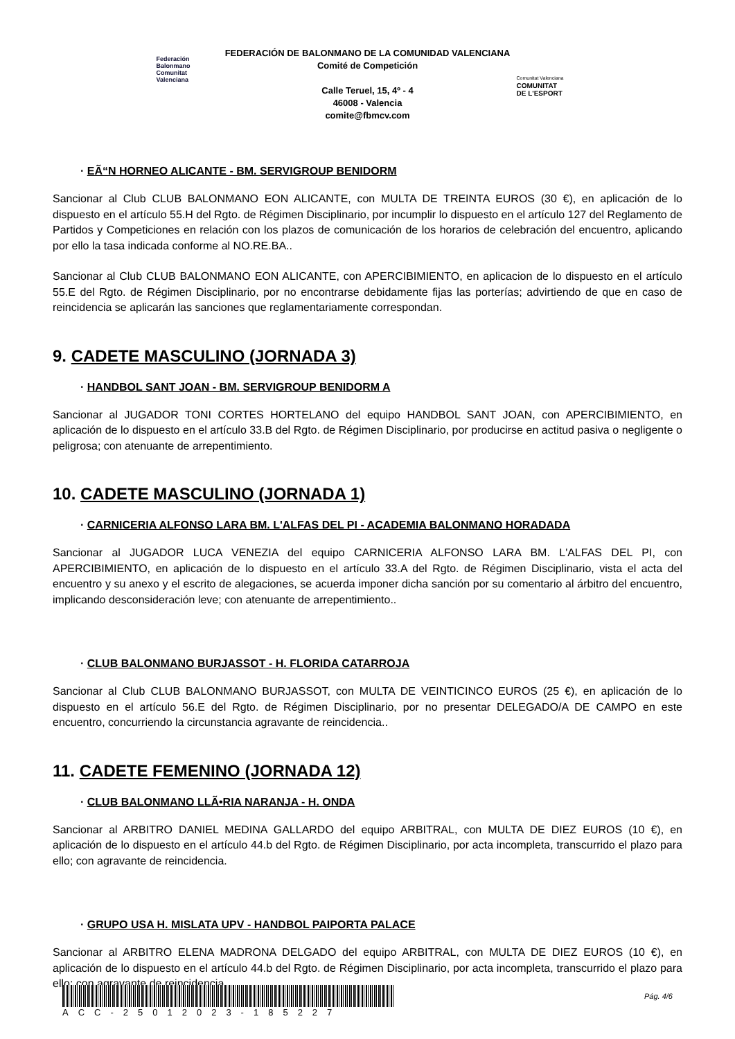Federación Balonmano Comunitat Valenciana
FEDERACIÓN DE BALONMANO DE LA COMUNIDAD VALENCIANA
Comité de Competición
Calle Teruel, 15, 4º - 4
46008 - Valencia
comite@fbmcv.com
Comunitat Valenciana
COMUNITAT
DE L'ESPORT
· EÃ“N HORNEO ALICANTE - BM. SERVIGROUP BENIDORM
Sancionar al Club CLUB BALONMANO EON ALICANTE, con MULTA DE TREINTA EUROS (30 €), en aplicación de lo dispuesto en el artículo 55.H del Rgto. de Régimen Disciplinario, por incumplir lo dispuesto en el artículo 127 del Reglamento de Partidos y Competiciones en relación con los plazos de comunicación de los horarios de celebración del encuentro, aplicando por ello la tasa indicada conforme al NO.RE.BA..
Sancionar al Club CLUB BALONMANO EON ALICANTE, con APERCIBIMIENTO, en aplicacion de lo dispuesto en el artículo 55.E del Rgto. de Régimen Disciplinario, por no encontrarse debidamente fijas las porterías; advirtiendo de que en caso de reincidencia se aplicarán las sanciones que reglamentariamente correspondan.
9. CADETE MASCULINO (JORNADA 3)
· HANDBOL SANT JOAN - BM. SERVIGROUP BENIDORM A
Sancionar al JUGADOR TONI CORTES HORTELANO del equipo HANDBOL SANT JOAN, con APERCIBIMIENTO, en aplicación de lo dispuesto en el artículo 33.B del Rgto. de Régimen Disciplinario, por producirse en actitud pasiva o negligente o peligrosa; con atenuante de arrepentimiento.
10. CADETE MASCULINO (JORNADA 1)
· CARNICERIA ALFONSO LARA BM. L'ALFAS DEL PI - ACADEMIA BALONMANO HORADADA
Sancionar al JUGADOR LUCA VENEZIA del equipo CARNICERIA ALFONSO LARA BM. L'ALFAS DEL PI, con APERCIBIMIENTO, en aplicación de lo dispuesto en el artículo 33.A del Rgto. de Régimen Disciplinario, vista el acta del encuentro y su anexo y el escrito de alegaciones, se acuerda imponer dicha sanción por su comentario al árbitro del encuentro, implicando desconsideración leve; con atenuante de arrepentimiento..
· CLUB BALONMANO BURJASSOT - H. FLORIDA CATARROJA
Sancionar al Club CLUB BALONMANO BURJASSOT, con MULTA DE VEINTICINCO EUROS (25 €), en aplicación de lo dispuesto en el artículo 56.E del Rgto. de Régimen Disciplinario, por no presentar DELEGADO/A DE CAMPO en este encuentro, concurriendo la circunstancia agravante de reincidencia..
11. CADETE FEMENINO (JORNADA 12)
· CLUB BALONMANO LLÃ•RIA NARANJA - H. ONDA
Sancionar al ARBITRO DANIEL MEDINA GALLARDO del equipo ARBITRAL, con MULTA DE DIEZ EUROS (10 €), en aplicación de lo dispuesto en el artículo 44.b del Rgto. de Régimen Disciplinario, por acta incompleta, transcurrido el plazo para ello; con agravante de reincidencia.
· GRUPO USA H. MISLATA UPV - HANDBOL PAIPORTA PALACE
Sancionar al ARBITRO ELENA MADRONA DELGADO del equipo ARBITRAL, con MULTA DE DIEZ EUROS (10 €), en aplicación de lo dispuesto en el artículo 44.b del Rgto. de Régimen Disciplinario, por acta incompleta, transcurrido el plazo para ello; con agravante de reincidencia.
ACC-25012023-185227
Pág. 4/6